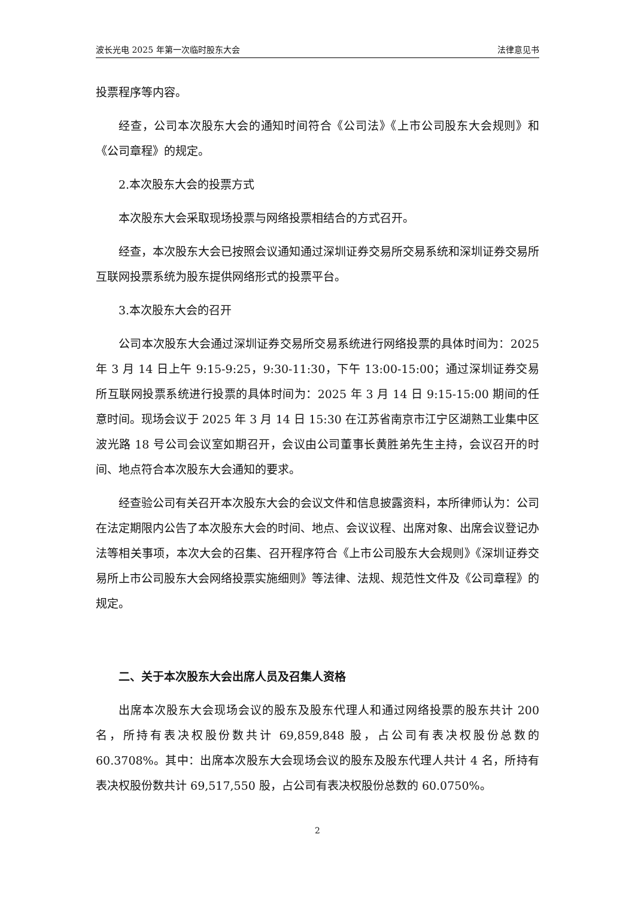波长光电 2025 年第一次临时股东大会 法律意见书
投票程序等内容。
经查，公司本次股东大会的通知时间符合《公司法》《上市公司股东大会规则》和《公司章程》的规定。
2.本次股东大会的投票方式
本次股东大会采取现场投票与网络投票相结合的方式召开。
经查，本次股东大会已按照会议通知通过深圳证券交易所交易系统和深圳证券交易所互联网投票系统为股东提供网络形式的投票平台。
3.本次股东大会的召开
公司本次股东大会通过深圳证券交易所交易系统进行网络投票的具体时间为：2025 年 3 月 14 日上午 9:15-9:25，9:30-11:30，下午 13:00-15:00；通过深圳证券交易所互联网投票系统进行投票的具体时间为：2025 年 3 月 14 日 9:15-15:00 期间的任意时间。现场会议于 2025 年 3 月 14 日 15:30 在江苏省南京市江宁区湖熟工业集中区波光路 18 号公司会议室如期召开，会议由公司董事长黄胜弟先生主持，会议召开的时间、地点符合本次股东大会通知的要求。
经查验公司有关召开本次股东大会的会议文件和信息披露资料，本所律师认为：公司在法定期限内公告了本次股东大会的时间、地点、会议议程、出席对象、出席会议登记办法等相关事项，本次大会的召集、召开程序符合《上市公司股东大会规则》《深圳证券交易所上市公司股东大会网络投票实施细则》等法律、法规、规范性文件及《公司章程》的规定。
二、关于本次股东大会出席人员及召集人资格
出席本次股东大会现场会议的股东及股东代理人和通过网络投票的股东共计 200 名，所持有表决权股份数共计 69,859,848 股，占公司有表决权股份总数的 60.3708%。其中：出席本次股东大会现场会议的股东及股东代理人共计 4 名，所持有表决权股份数共计 69,517,550 股，占公司有表决权股份总数的 60.0750%。
2